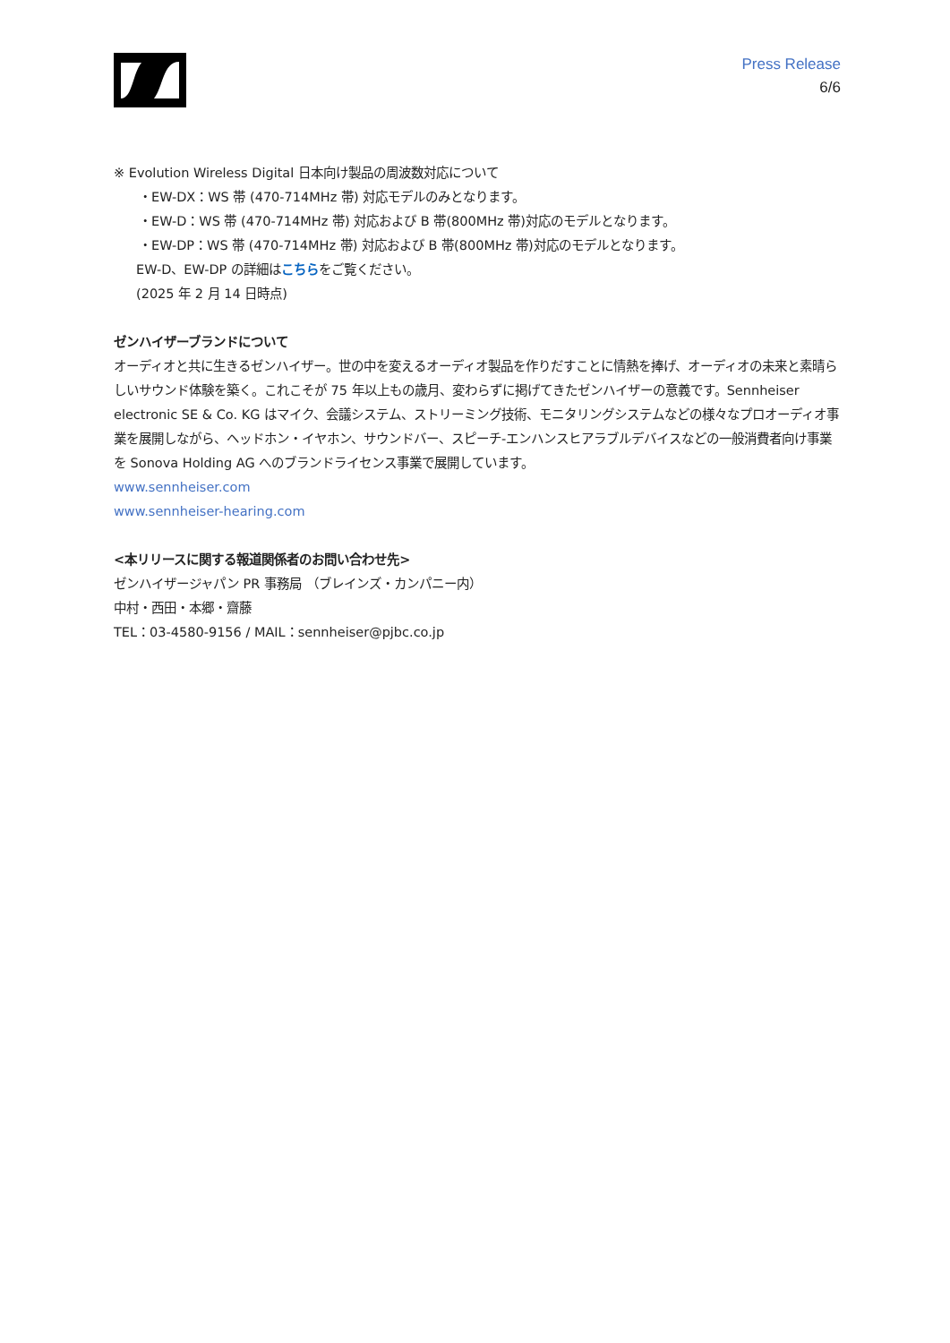Press Release
6/6
※ Evolution Wireless Digital 日本向け製品の周波数対応について
・EW-DX：WS 帯 (470-714MHz 帯) 対応モデルのみとなります。
・EW-D：WS 帯 (470-714MHz 帯) 対応および B 帯(800MHz 帯)対応のモデルとなります。
・EW-DP：WS 帯 (470-714MHz 帯) 対応および B 帯(800MHz 帯)対応のモデルとなります。
EW-D、EW-DP の詳細はこちらをご覧ください。
(2025 年 2 月 14 日時点)
ゼンハイザーブランドについて
オーディオと共に生きるゼンハイザー。世の中を変えるオーディオ製品を作りだすことに情熱を捧げ、オーディオの未来と素晴らしいサウンド体験を築く。これこそが 75 年以上もの歳月、変わらずに掲げてきたゼンハイザーの意義です。Sennheiser electronic SE & Co. KG はマイク、会議システム、ストリーミング技術、モニタリングシステムなどの様々なプロオーディオ事業を展開しながら、ヘッドホン・イヤホン、サウンドバー、スピーチ-エンハンスヒアラブルデバイスなどの一般消費者向け事業を Sonova Holding AG へのブランドライセンス事業で展開しています。
www.sennheiser.com
www.sennheiser-hearing.com
<本リリースに関する報道関係者のお問い合わせ先>
ゼンハイザージャパン PR 事務局 （ブレインズ・カンパニー内）
中村・西田・本郷・齋藤
TEL：03-4580-9156 / MAIL：sennheiser@pjbc.co.jp